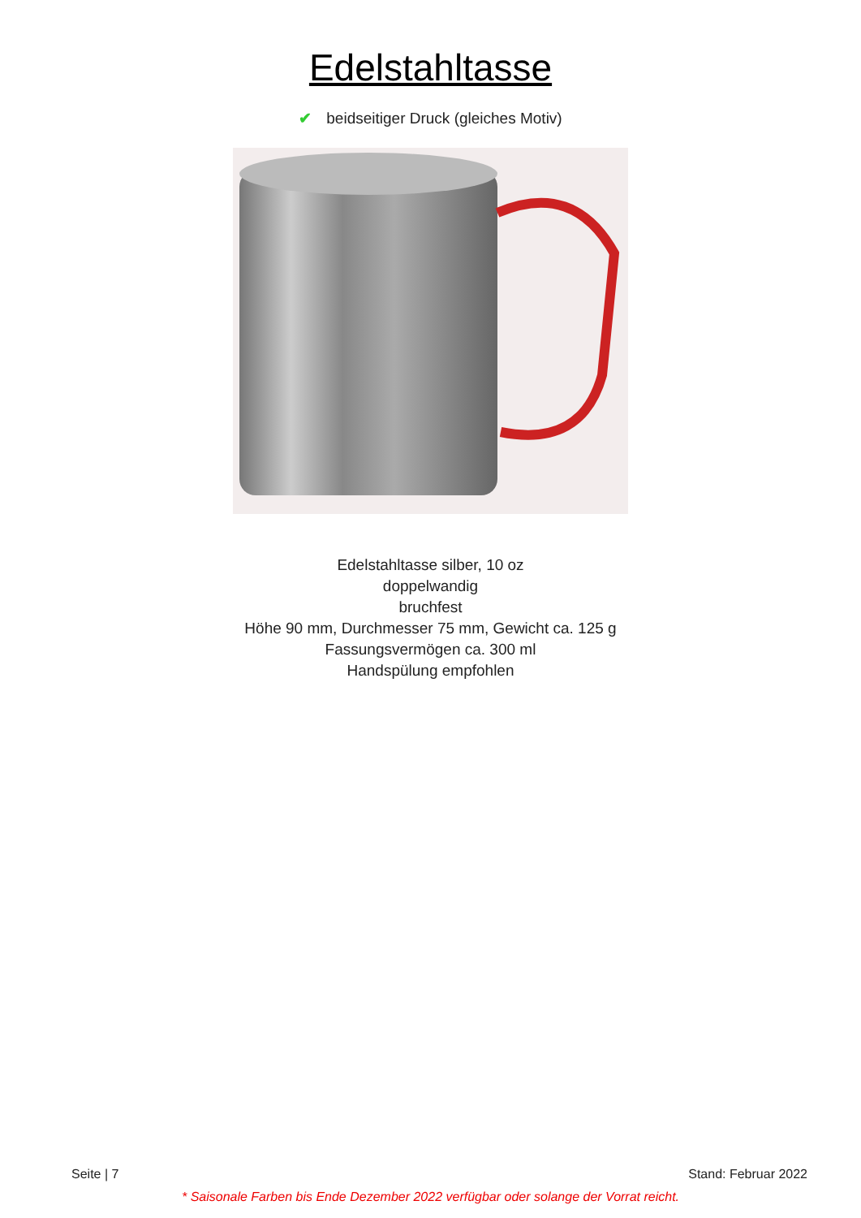Edelstahltasse
✔ beidseitiger Druck (gleiches Motiv)
Edelstahltasse silber, 10 oz
doppelwandig
bruchfest
Höhe 90 mm, Durchmesser 75 mm, Gewicht ca. 125 g
Fassungsvermögen ca. 300 ml
Handspülung empfohlen
Seite | 7 Stand: Februar 2022
* Saisonale Farben bis Ende Dezember 2022 verfügbar oder solange der Vorrat reicht.